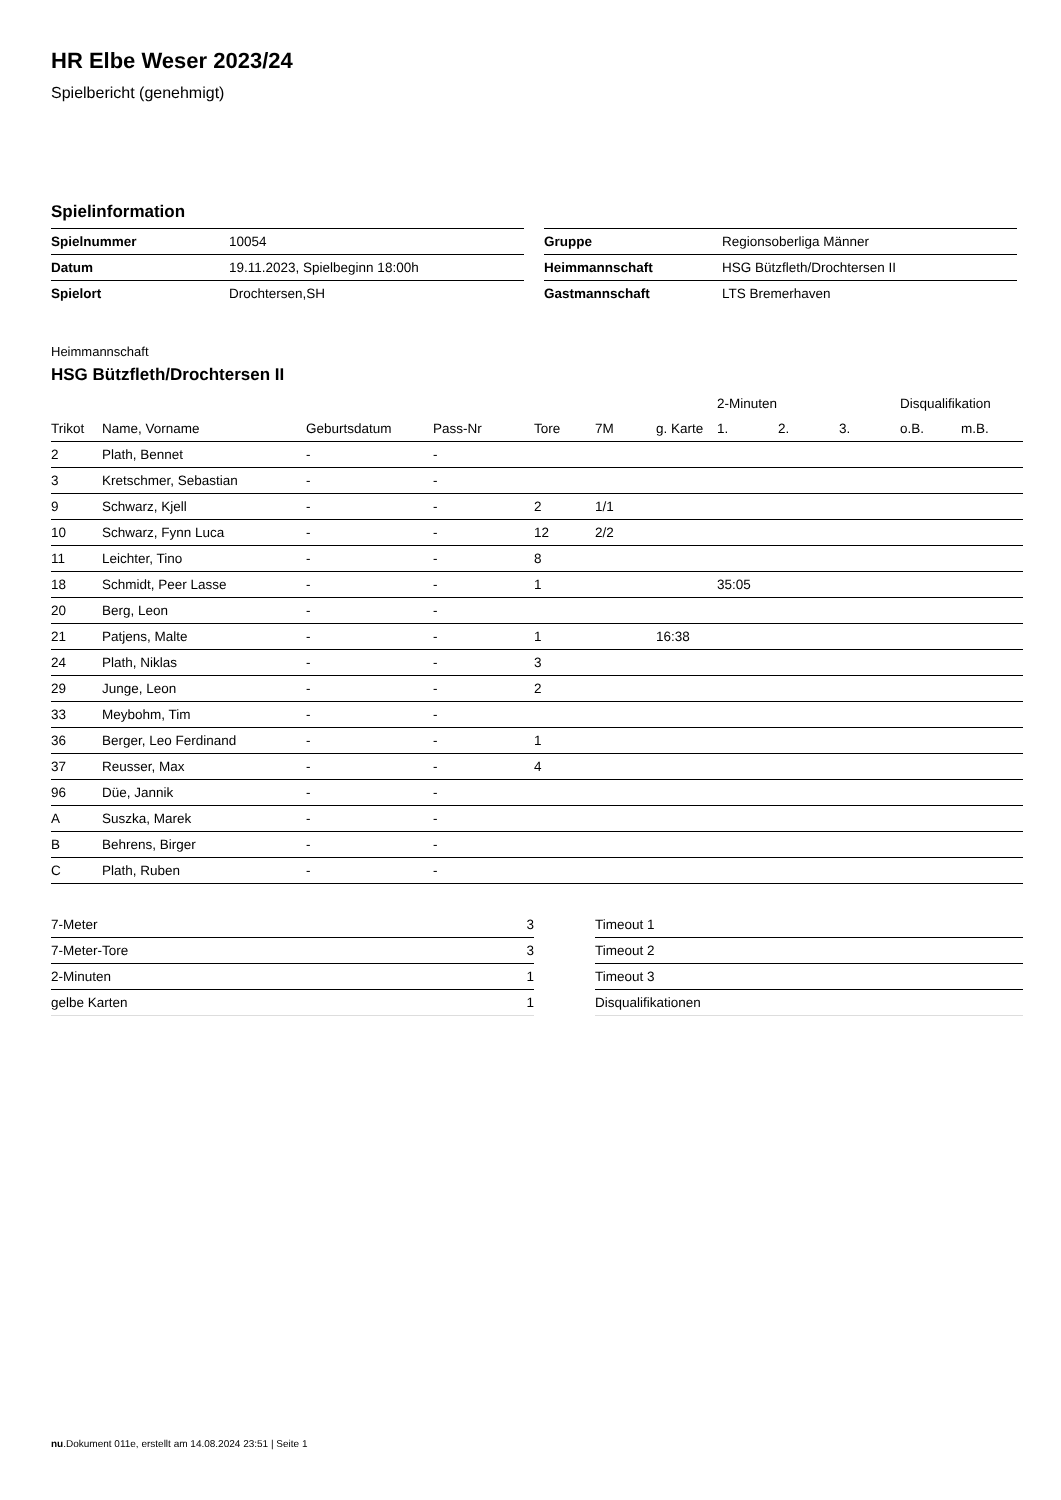HR Elbe Weser 2023/24
Spielbericht (genehmigt)
Spielinformation
| Spielnummer | 10054 |
| Datum | 19.11.2023, Spielbeginn 18:00h |
| Spielort | Drochtersen,SH |
| Gruppe | Regionsoberliga Männer |
| Heimmannschaft | HSG Bützfleth/Drochtersen II |
| Gastmannschaft | LTS Bremerhaven |
Heimmannschaft
HSG Bützfleth/Drochtersen II
| | | | | | | | 2-Minuten | | | Disqualifikation | |
| --- | --- | --- | --- | --- | --- | --- | --- | --- | --- | --- | --- |
| Trikot | Name, Vorname | Geburtsdatum | Pass-Nr | Tore | 7M | g. Karte | 1. | 2. | 3. | o.B. | m.B. |
| 2 | Plath, Bennet | - | - | | | | | | | | |
| 3 | Kretschmer, Sebastian | - | - | | | | | | | | |
| 9 | Schwarz, Kjell | - | - | 2 | 1/1 | | | | | | |
| 10 | Schwarz, Fynn Luca | - | - | 12 | 2/2 | | | | | | |
| 11 | Leichter, Tino | - | - | 8 | | | | | | | |
| 18 | Schmidt, Peer Lasse | - | - | 1 | | | 35:05 | | | | |
| 20 | Berg, Leon | - | - | | | | | | | | |
| 21 | Patjens, Malte | - | - | 1 | | 16:38 | | | | | |
| 24 | Plath, Niklas | - | - | 3 | | | | | | | |
| 29 | Junge, Leon | - | - | 2 | | | | | | | |
| 33 | Meybohm, Tim | - | - | | | | | | | | |
| 36 | Berger, Leo Ferdinand | - | - | 1 | | | | | | | |
| 37 | Reusser, Max | - | - | 4 | | | | | | | |
| 96 | Düe, Jannik | - | - | | | | | | | | |
| A | Suszka, Marek | - | - | | | | | | | | |
| B | Behrens, Birger | - | - | | | | | | | | |
| C | Plath, Ruben | - | - | | | | | | | | |
| 7-Meter | 3 |
| 7-Meter-Tore | 3 |
| 2-Minuten | 1 |
| gelbe Karten | 1 |
| Timeout 1 |
| Timeout 2 |
| Timeout 3 |
| Disqualifikationen |
nu.Dokument 011e, erstellt am 14.08.2024 23:51 | Seite 1